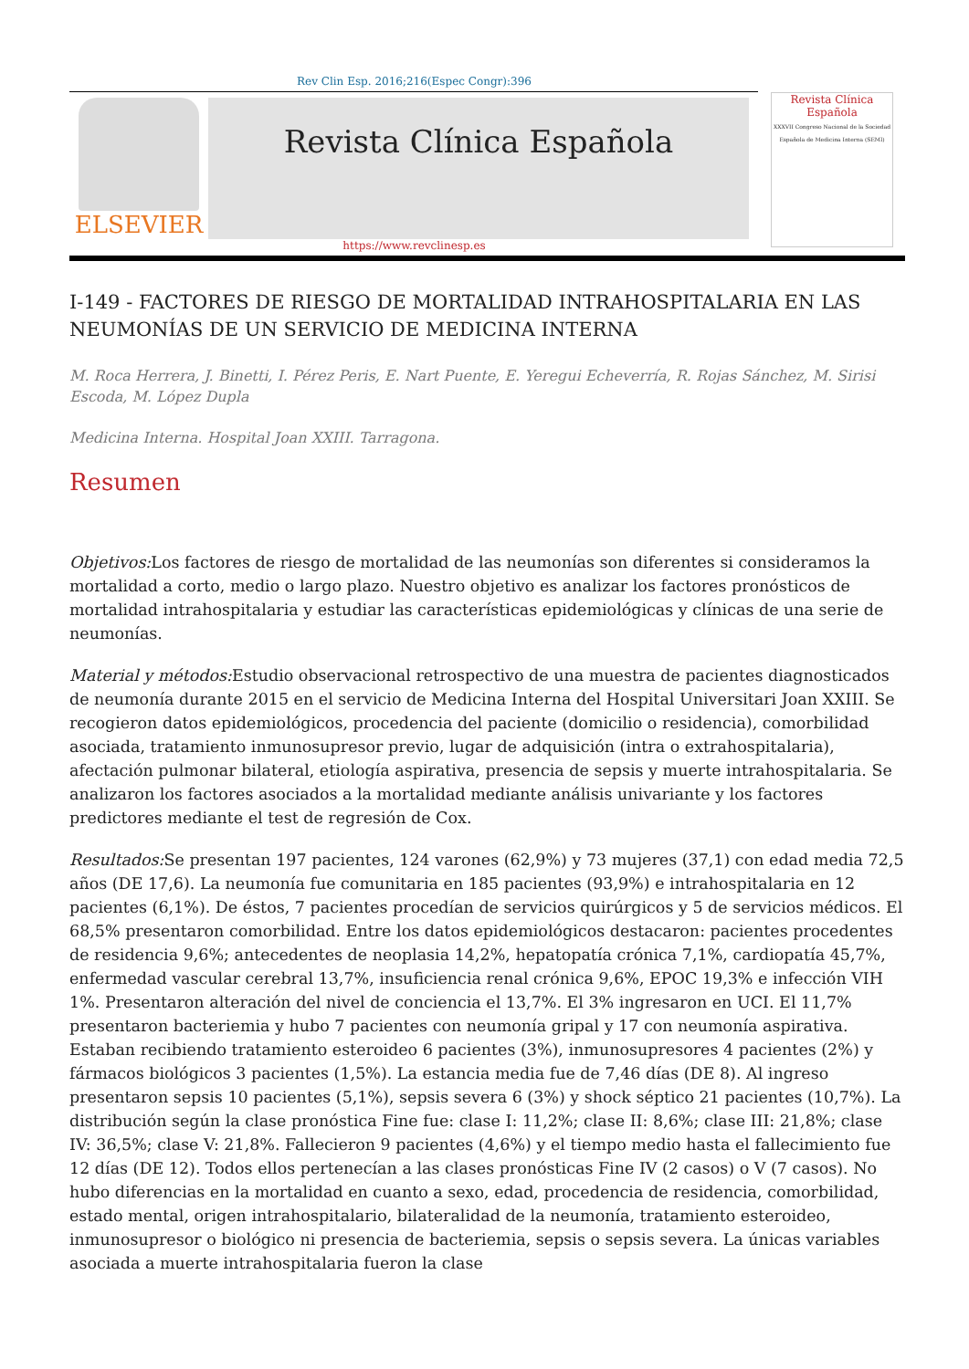Rev Clin Esp. 2016;216(Espec Congr):396
ELSEVIER
Revista Clínica Española
Revista Clínica
Española
XXXVII Congreso Nacional de la Sociedad Española de Medicina Interna (SEMI)
https://www.revclinesp.es
I-149 - FACTORES DE RIESGO DE MORTALIDAD INTRAHOSPITALARIA EN LAS NEUMONÍAS DE UN SERVICIO DE MEDICINA INTERNA
M. Roca Herrera, J. Binetti, I. Pérez Peris, E. Nart Puente, E. Yeregui Echeverría, R. Rojas Sánchez, M. Sirisi Escoda, M. López Dupla
Medicina Interna. Hospital Joan XXIII. Tarragona.
Resumen
Objetivos: Los factores de riesgo de mortalidad de las neumonías son diferentes si consideramos la mortalidad a corto, medio o largo plazo. Nuestro objetivo es analizar los factores pronósticos de mortalidad intrahospitalaria y estudiar las características epidemiológicas y clínicas de una serie de neumonías.
Material y métodos: Estudio observacional retrospectivo de una muestra de pacientes diagnosticados de neumonía durante 2015 en el servicio de Medicina Interna del Hospital Universitari Joan XXIII. Se recogieron datos epidemiológicos, procedencia del paciente (domicilio o residencia), comorbilidad asociada, tratamiento inmunosupresor previo, lugar de adquisición (intra o extrahospitalaria), afectación pulmonar bilateral, etiología aspirativa, presencia de sepsis y muerte intrahospitalaria. Se analizaron los factores asociados a la mortalidad mediante análisis univariante y los factores predictores mediante el test de regresión de Cox.
Resultados: Se presentan 197 pacientes, 124 varones (62,9%) y 73 mujeres (37,1) con edad media 72,5 años (DE 17,6). La neumonía fue comunitaria en 185 pacientes (93,9%) e intrahospitalaria en 12 pacientes (6,1%). De éstos, 7 pacientes procedían de servicios quirúrgicos y 5 de servicios médicos. El 68,5% presentaron comorbilidad. Entre los datos epidemiológicos destacaron: pacientes procedentes de residencia 9,6%; antecedentes de neoplasia 14,2%, hepatopatía crónica 7,1%, cardiopatía 45,7%, enfermedad vascular cerebral 13,7%, insuficiencia renal crónica 9,6%, EPOC 19,3% e infección VIH 1%. Presentaron alteración del nivel de conciencia el 13,7%. El 3% ingresaron en UCI. El 11,7% presentaron bacteriemia y hubo 7 pacientes con neumonía gripal y 17 con neumonía aspirativa. Estaban recibiendo tratamiento esteroideo 6 pacientes (3%), inmunosupresores 4 pacientes (2%) y fármacos biológicos 3 pacientes (1,5%). La estancia media fue de 7,46 días (DE 8). Al ingreso presentaron sepsis 10 pacientes (5,1%), sepsis severa 6 (3%) y shock séptico 21 pacientes (10,7%). La distribución según la clase pronóstica Fine fue: clase I: 11,2%; clase II: 8,6%; clase III: 21,8%; clase IV: 36,5%; clase V: 21,8%. Fallecieron 9 pacientes (4,6%) y el tiempo medio hasta el fallecimiento fue 12 días (DE 12). Todos ellos pertenecían a las clases pronósticas Fine IV (2 casos) o V (7 casos). No hubo diferencias en la mortalidad en cuanto a sexo, edad, procedencia de residencia, comorbilidad, estado mental, origen intrahospitalario, bilateralidad de la neumonía, tratamiento esteroideo, inmunosupresor o biológico ni presencia de bacteriemia, sepsis o sepsis severa. La únicas variables asociada a muerte intrahospitalaria fueron la clase